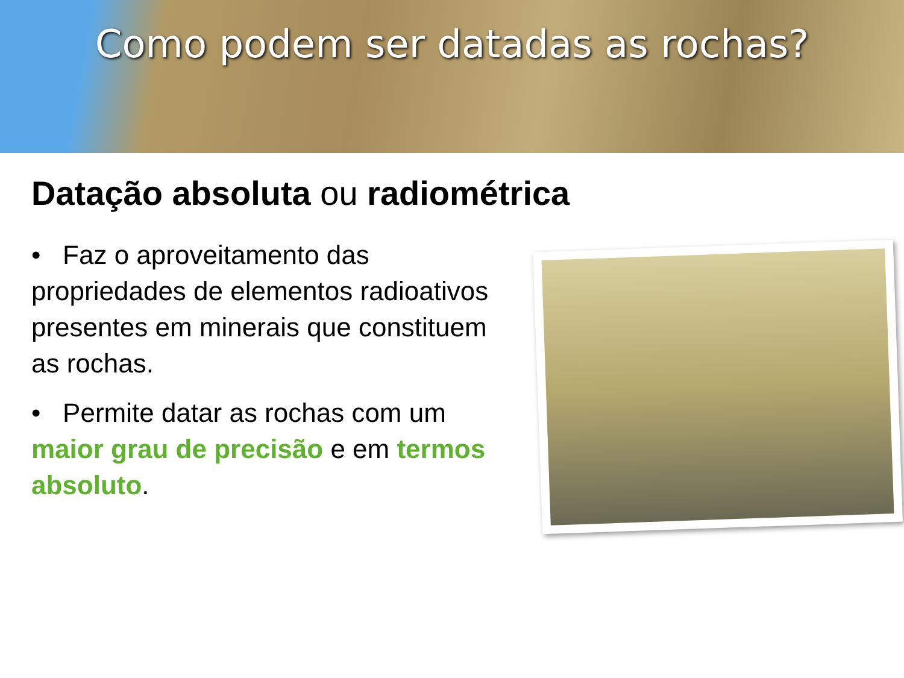Como podem ser datadas as rochas?
Datação absoluta ou radiométrica
• Faz o aproveitamento das propriedades de elementos radioativos presentes em minerais que constituem as rochas.
• Permite datar as rochas com um maior grau de precisão e em termos absoluto.